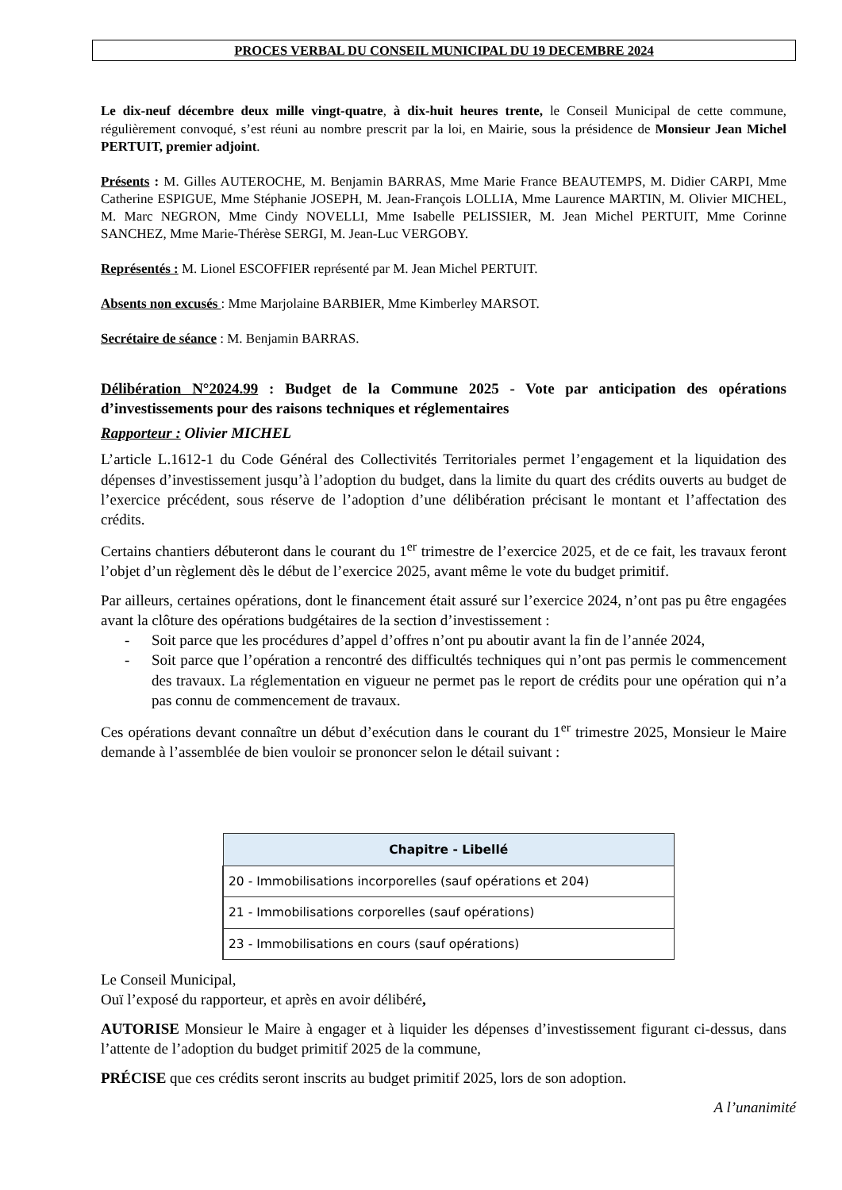PROCES VERBAL DU CONSEIL MUNICIPAL DU 19 DECEMBRE 2024
Le dix-neuf décembre deux mille vingt-quatre, à dix-huit heures trente, le Conseil Municipal de cette commune, régulièrement convoqué, s’est réuni au nombre prescrit par la loi, en Mairie, sous la présidence de Monsieur Jean Michel PERTUIT, premier adjoint.
Présents : M. Gilles AUTEROCHE, M. Benjamin BARRAS, Mme Marie France BEAUTEMPS, M. Didier CARPI, Mme Catherine ESPIGUE, Mme Stéphanie JOSEPH, M. Jean-François LOLLIA, Mme Laurence MARTIN, M. Olivier MICHEL, M. Marc NEGRON, Mme Cindy NOVELLI, Mme Isabelle PELISSIER, M. Jean Michel PERTUIT, Mme Corinne SANCHEZ, Mme Marie-Thérèse SERGI, M. Jean-Luc VERGOBY.
Représentés : M. Lionel ESCOFFIER représenté par M. Jean Michel PERTUIT.
Absents non excusés : Mme Marjolaine BARBIER, Mme Kimberley MARSOT.
Secrétaire de séance : M. Benjamin BARRAS.
Délibération N°2024.99 : Budget de la Commune 2025 - Vote par anticipation des opérations d’investissements pour des raisons techniques et réglementaires
Rapporteur : Olivier MICHEL
L’article L.1612-1 du Code Général des Collectivités Territoriales permet l’engagement et la liquidation des dépenses d’investissement jusqu’à l’adoption du budget, dans la limite du quart des crédits ouverts au budget de l’exercice précédent, sous réserve de l’adoption d’une délibération précisant le montant et l’affectation des crédits.
Certains chantiers débuteront dans le courant du 1<sup>er</sup> trimestre de l’exercice 2025, et de ce fait, les travaux feront l’objet d’un règlement dès le début de l’exercice 2025, avant même le vote du budget primitif.
Par ailleurs, certaines opérations, dont le financement était assuré sur l’exercice 2024, n’ont pas pu être engagées avant la clôture des opérations budgétaires de la section d’investissement :
- Soit parce que les procédures d’appel d’offres n’ont pu aboutir avant la fin de l’année 2024,
- Soit parce que l’opération a rencontré des difficultés techniques qui n’ont pas permis le commencement des travaux. La réglementation en vigueur ne permet pas le report de crédits pour une opération qui n’a pas connu de commencement de travaux.
Ces opérations devant connaître un début d’exécution dans le courant du 1<sup>er</sup> trimestre 2025, Monsieur le Maire demande à l’assemblée de bien vouloir se prononcer selon le détail suivant :
| Chapitre - Libellé |
| --- |
| 20 - Immobilisations incorporelles (sauf opérations et 204) |
| 21 - Immobilisations corporelles (sauf opérations) |
| 23 - Immobilisations en cours (sauf opérations) |
Le Conseil Municipal,
Ouï l’exposé du rapporteur, et après en avoir délibéré,
AUTORISE Monsieur le Maire à engager et à liquider les dépenses d’investissement figurant ci-dessus, dans l’attente de l’adoption du budget primitif 2025 de la commune,
PRÉCISE que ces crédits seront inscrits au budget primitif 2025, lors de son adoption.
A l’unanimité